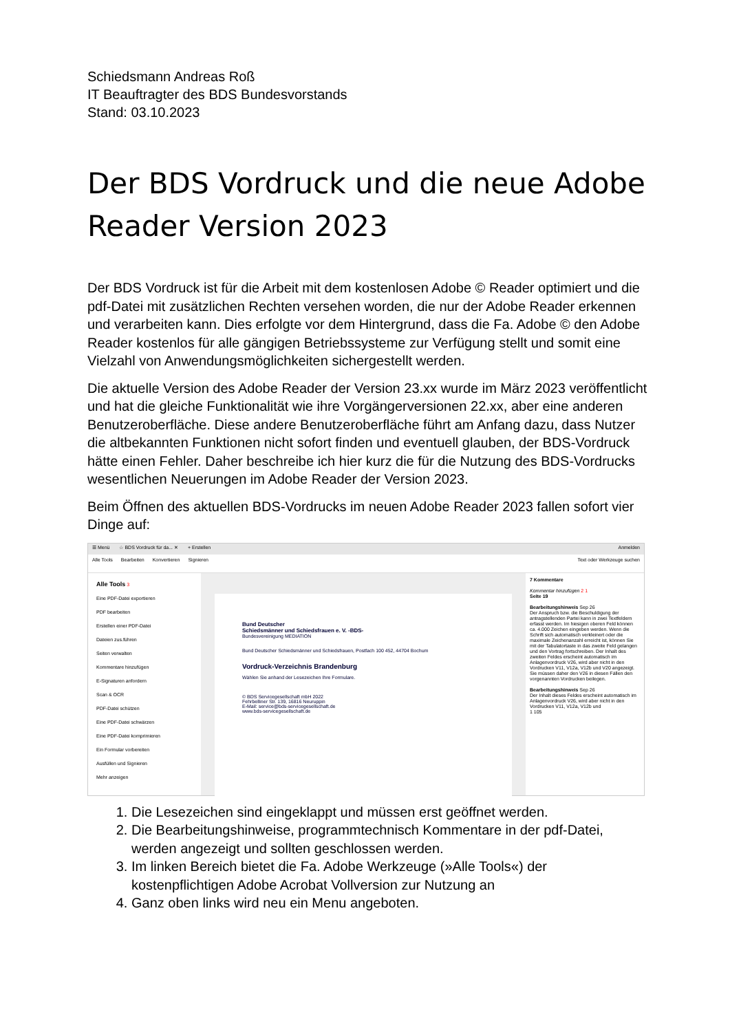Schiedsmann Andreas Roß
IT Beauftragter des BDS Bundesvorstands
Stand: 03.10.2023
Der BDS Vordruck und die neue Adobe Reader Version 2023
Der BDS Vordruck ist für die Arbeit mit dem kostenlosen Adobe © Reader optimiert und die pdf-Datei mit zusätzlichen Rechten versehen worden, die nur der Adobe Reader erkennen und verarbeiten kann. Dies erfolgte vor dem Hintergrund, dass die Fa. Adobe © den Adobe Reader kostenlos für alle gängigen Betriebssysteme zur Verfügung stellt und somit eine Vielzahl von Anwendungsmöglichkeiten sichergestellt werden.
Die aktuelle Version des Adobe Reader der Version 23.xx wurde im März 2023 veröffentlicht und hat die gleiche Funktionalität wie ihre Vorgängerversionen 22.xx, aber eine anderen Benutzeroberfläche. Diese andere Benutzeroberfläche führt am Anfang dazu, dass Nutzer die altbekannten Funktionen nicht sofort finden und eventuell glauben, der BDS-Vordruck hätte einen Fehler. Daher beschreibe ich hier kurz die für die Nutzung des BDS-Vordrucks wesentlichen Neuerungen im Adobe Reader der Version 2023.
Beim Öffnen des aktuellen BDS-Vordrucks im neuen Adobe Reader 2023 fallen sofort vier Dinge auf:
☰ Menü ☆ BDS Vordruck für da... ✕ + Erstellen Anmelden
Alle Tools Bearbeiten Konvertieren Signieren Text oder Werkzeuge suchen
Alle Tools 3
Eine PDF-Datei exportieren
PDF bearbeiten
Erstellen einer PDF-Datei
Dateien zus.führen
Seiten verwalten
Kommentare hinzufügen
E-Signaturen anfordern
Scan & OCR
PDF-Datei schützen
Eine PDF-Datei schwärzen
Eine PDF-Datei komprimieren
Ein Formular vorbereiten
Ausfüllen und Signieren
Mehr anzeigen
Bund Deutscher
Schiedsmänner und Schiedsfrauen e. V. -BDS-
Bundesvereinigung MEDIATION
Bund Deutscher Schiedsmänner und Schiedsfrauen, Postfach 100 452, 44704 Bochum
Vordruck-Verzeichnis Brandenburg
Wählen Sie anhand der Lesezeichen Ihre Formulare.
© BDS Servicegesellschaft mbH 2022
Fehrbelliner Str. 139, 16816 Neuruppin
E-Mail: service@bds-servicegesellschaft.de
www.bds-servicegesellschaft.de
7 Kommentare
Kommentar hinzufügen 2 1
Seite 19
Bearbeitungshinweis Sep 26
Der Anspruch bzw. die Beschuldigung der antragstellenden Partei kann in zwei Textfeldern erfasst werden. Im hiesigen oberen Feld können ca. 4.000 Zeichen eingeben werden. Wenn die Schrift sich automatisch verkleinert oder die maximale Zeichenanzahl erreicht ist, können Sie mit der Tabulatortaste in das zweite Feld gelangen und den Vortrag fortschreiben. Der Inhalt des zweiten Feldes erscheint automatisch im Anlagenvordruck V26, wird aber nicht in den Vordrucken V11, V12a, V12b und V20 angezeigt. Sie müssen daher den V26 in diesen Fällen den vorgenannten Vordrucken beilegen.
Bearbeitungshinweis Sep 26
Der Inhalt dieses Feldes erscheint automatisch im Anlagenvordruck V26, wird aber nicht in den Vordrucken V11, V12a, V12b und
1 105
1. Die Lesezeichen sind eingeklappt und müssen erst geöffnet werden.
2. Die Bearbeitungshinweise, programmtechnisch Kommentare in der pdf-Datei, werden angezeigt und sollten geschlossen werden.
3. Im linken Bereich bietet die Fa. Adobe Werkzeuge (»Alle Tools«) der kostenpflichtigen Adobe Acrobat Vollversion zur Nutzung an
4. Ganz oben links wird neu ein Menu angeboten.